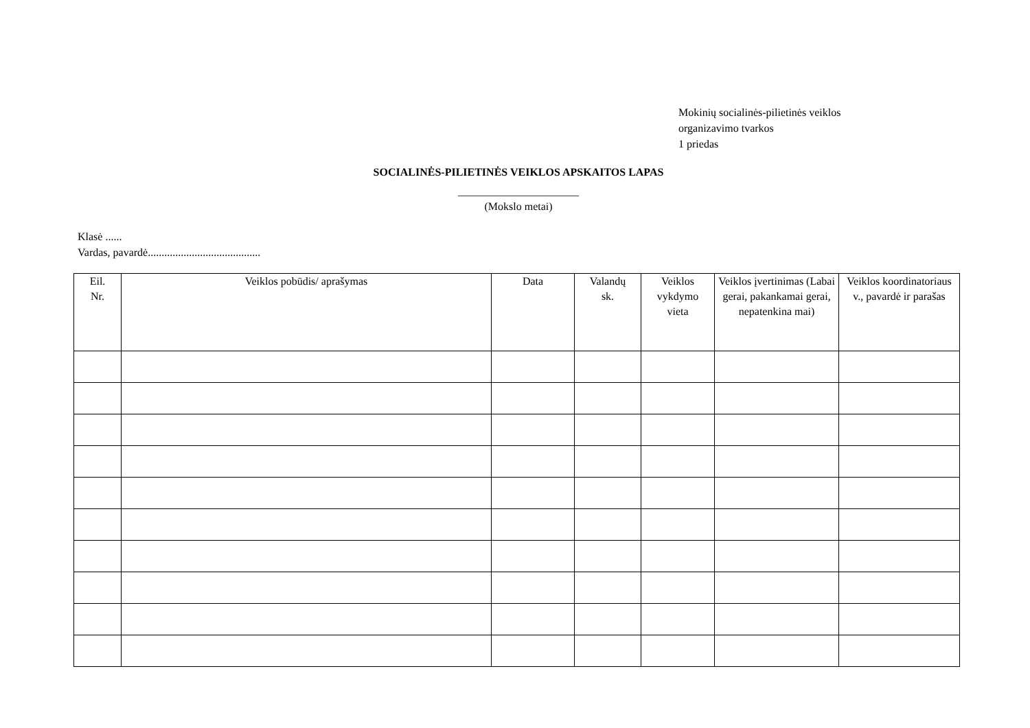Mokinių socialinės-pilietinės veiklos
organizavimo tvarkos
1 priedas
SOCIALINĖS-PILIETINĖS VEIKLOS APSKAITOS LAPAS
______________________
(Mokslo metai)
Klasė ......
Vardas, pavardė.........................................
| Eil. Nr. | Veiklos pobūdis/ aprašymas | Data | Valandų sk. | Veiklos vykdymo vieta | Veiklos įvertinimas (Labai gerai, pakankamai gerai, nepatenkina mai) | Veiklos koordinatoriaus v., pavardė ir parašas |
| --- | --- | --- | --- | --- | --- | --- |